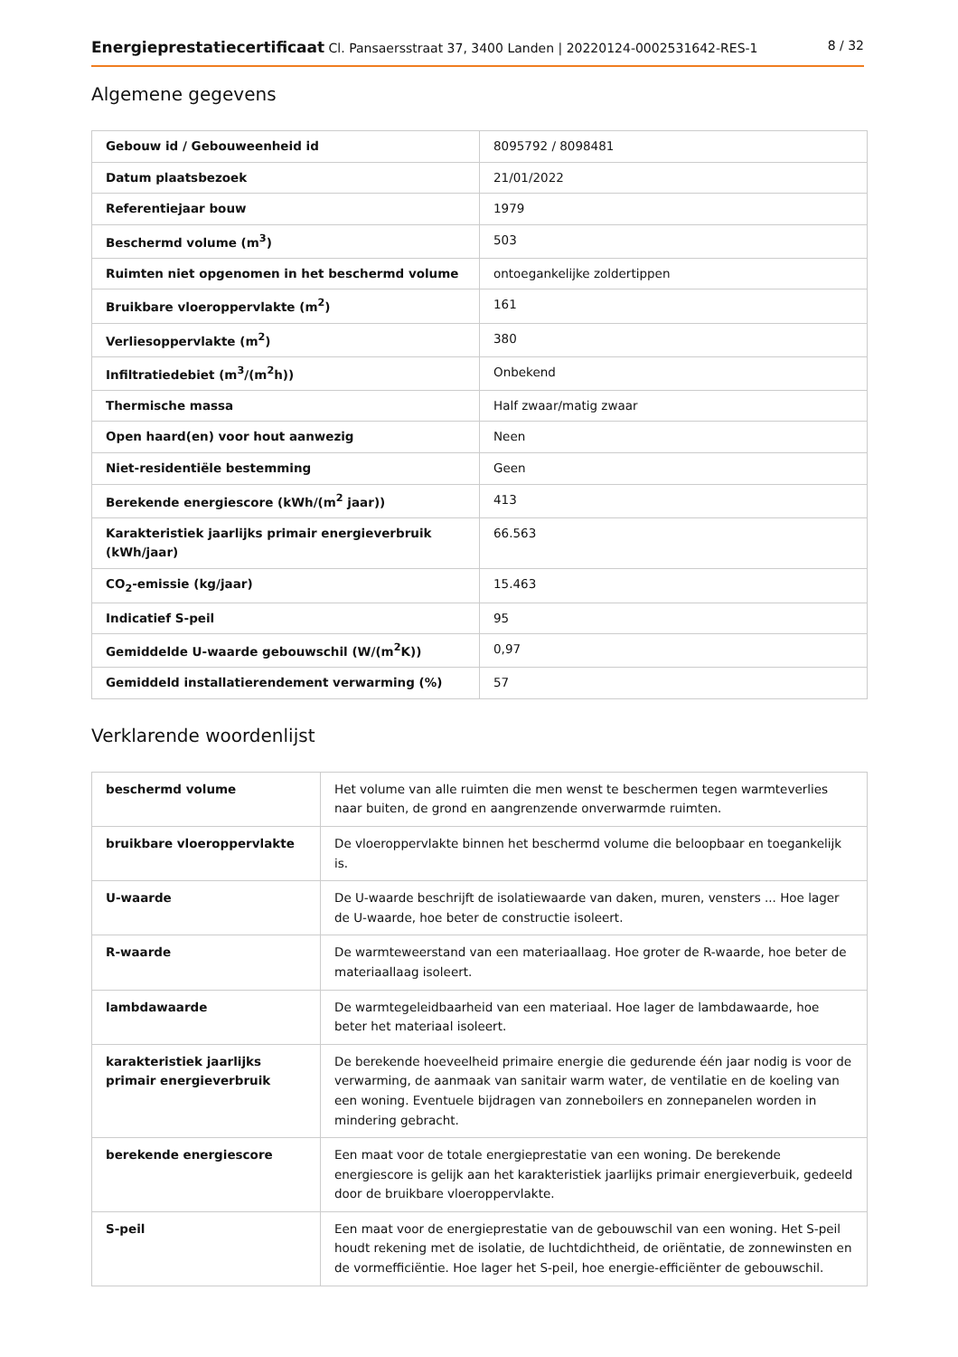Energieprestatiecertificaat Cl. Pansaersstraat 37, 3400 Landen | 20220124-0002531642-RES-1 8 / 32
Algemene gegevens
| Gebouw id / Gebouweenheid id | 8095792 / 8098481 |
| Datum plaatsbezoek | 21/01/2022 |
| Referentiejaar bouw | 1979 |
| Beschermd volume (m<sup>3</sup>) | 503 |
| Ruimten niet opgenomen in het beschermd volume | ontoegankelijke zoldertippen |
| Bruikbare vloeroppervlakte (m<sup>2</sup>) | 161 |
| Verliesoppervlakte (m<sup>2</sup>) | 380 |
| Infiltratiedebiet (m<sup>3</sup>/(m<sup>2</sup>h)) | Onbekend |
| Thermische massa | Half zwaar/matig zwaar |
| Open haard(en) voor hout aanwezig | Neen |
| Niet-residentiële bestemming | Geen |
| Berekende energiescore (kWh/(m<sup>2</sup> jaar)) | 413 |
| Karakteristiek jaarlijks primair energieverbruik (kWh/jaar) | 66.563 |
| CO<sub>2</sub>-emissie (kg/jaar) | 15.463 |
| Indicatief S-peil | 95 |
| Gemiddelde U-waarde gebouwschil (W/(m<sup>2</sup>K)) | 0,97 |
| Gemiddeld installatierendement verwarming (%) | 57 |
Verklarende woordenlijst
| beschermd volume | Het volume van alle ruimten die men wenst te beschermen tegen warmteverlies naar buiten, de grond en aangrenzende onverwarmde ruimten. |
| bruikbare vloeroppervlakte | De vloeroppervlakte binnen het beschermd volume die beloopbaar en toegankelijk is. |
| U-waarde | De U-waarde beschrijft de isolatiewaarde van daken, muren, vensters ... Hoe lager de U-waarde, hoe beter de constructie isoleert. |
| R-waarde | De warmteweerstand van een materiaallaag. Hoe groter de R-waarde, hoe beter de materiaallaag isoleert. |
| lambdawaarde | De warmtegeleidbaarheid van een materiaal. Hoe lager de lambdawaarde, hoe beter het materiaal isoleert. |
| karakteristiek jaarlijks primair energieverbruik | De berekende hoeveelheid primaire energie die gedurende één jaar nodig is voor de verwarming, de aanmaak van sanitair warm water, de ventilatie en de koeling van een woning. Eventuele bijdragen van zonneboilers en zonnepanelen worden in mindering gebracht. |
| berekende energiescore | Een maat voor de totale energieprestatie van een woning. De berekende energiescore is gelijk aan het karakteristiek jaarlijks primair energieverbuik, gedeeld door de bruikbare vloeroppervlakte. |
| S-peil | Een maat voor de energieprestatie van de gebouwschil van een woning. Het S-peil houdt rekening met de isolatie, de luchtdichtheid, de oriëntatie, de zonnewinsten en de vormefficiëntie. Hoe lager het S-peil, hoe energie-efficiënter de gebouwschil. |